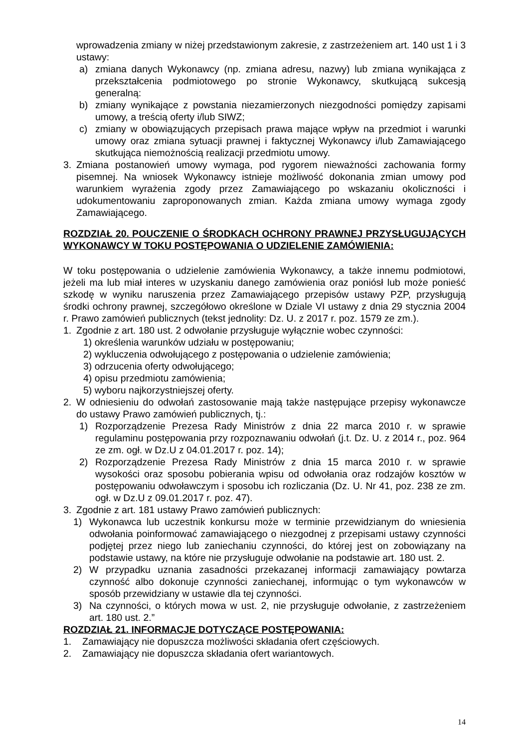wprowadzenia zmiany w niżej przedstawionym zakresie, z zastrzeżeniem art. 140 ust 1 i 3 ustawy:
a) zmiana danych Wykonawcy (np. zmiana adresu, nazwy) lub zmiana wynikająca z przekształcenia podmiotowego po stronie Wykonawcy, skutkującą sukcesją generalną:
b) zmiany wynikające z powstania niezamierzonych niezgodności pomiędzy zapisami umowy, a treścią oferty i/lub SIWZ;
c) zmiany w obowiązujących przepisach prawa mające wpływ na przedmiot i warunki umowy oraz zmiana sytuacji prawnej i faktycznej Wykonawcy i/lub Zamawiającego skutkująca niemożnością realizacji przedmiotu umowy.
3. Zmiana postanowień umowy wymaga, pod rygorem nieważności zachowania formy pisemnej. Na wniosek Wykonawcy istnieje możliwość dokonania zmian umowy pod warunkiem wyrażenia zgody przez Zamawiającego po wskazaniu okoliczności i udokumentowaniu zaproponowanych zmian. Każda zmiana umowy wymaga zgody Zamawiającego.
ROZDZIAŁ 20. POUCZENIE O ŚRODKACH OCHRONY PRAWNEJ PRZYSŁUGUJĄCYCH WYKONAWCY W TOKU POSTĘPOWANIA O UDZIELENIE ZAMÓWIENIA:
W toku postępowania o udzielenie zamówienia Wykonawcy, a także innemu podmiotowi, jeżeli ma lub miał interes w uzyskaniu danego zamówienia oraz poniósł lub może ponieść szkodę w wyniku naruszenia przez Zamawiającego przepisów ustawy PZP, przysługują środki ochrony prawnej, szczegółowo określone w Dziale VI ustawy z dnia 29 stycznia 2004 r. Prawo zamówień publicznych (tekst jednolity: Dz. U. z 2017 r. poz. 1579 ze zm.).
1. Zgodnie z art. 180 ust. 2 odwołanie przysługuje wyłącznie wobec czynności:
1) określenia warunków udziału w postępowaniu;
2) wykluczenia odwołującego z postępowania o udzielenie zamówienia;
3) odrzucenia oferty odwołującego;
4) opisu przedmiotu zamówienia;
5) wyboru najkorzystniejszej oferty.
2. W odniesieniu do odwołań zastosowanie mają także następujące przepisy wykonawcze do ustawy Prawo zamówień publicznych, tj.:
1) Rozporządzenie Prezesa Rady Ministrów z dnia 22 marca 2010 r. w sprawie regulaminu postępowania przy rozpoznawaniu odwołań (j.t. Dz. U. z 2014 r., poz. 964 ze zm. ogł. w Dz.U z 04.01.2017 r. poz. 14);
2) Rozporządzenie Prezesa Rady Ministrów z dnia 15 marca 2010 r. w sprawie wysokości oraz sposobu pobierania wpisu od odwołania oraz rodzajów kosztów w postępowaniu odwoławczym i sposobu ich rozliczania (Dz. U. Nr 41, poz. 238 ze zm. ogł. w Dz.U z 09.01.2017 r. poz. 47).
3. Zgodnie z art. 181 ustawy Prawo zamówień publicznych:
1) Wykonawca lub uczestnik konkursu może w terminie przewidzianym do wniesienia odwołania poinformować zamawiającego o niezgodnej z przepisami ustawy czynności podjętej przez niego lub zaniechaniu czynności, do której jest on zobowiązany na podstawie ustawy, na które nie przysługuje odwołanie na podstawie art. 180 ust. 2.
2) W przypadku uznania zasadności przekazanej informacji zamawiający powtarza czynność albo dokonuje czynności zaniechanej, informując o tym wykonawców w sposób przewidziany w ustawie dla tej czynności.
3) Na czynności, o których mowa w ust. 2, nie przysługuje odwołanie, z zastrzeżeniem art. 180 ust. 2.”
ROZDZIAŁ 21. INFORMACJE DOTYCZĄCE POSTĘPOWANIA:
1. Zamawiający nie dopuszcza możliwości składania ofert częściowych.
2. Zamawiający nie dopuszcza składania ofert wariantowych.
14